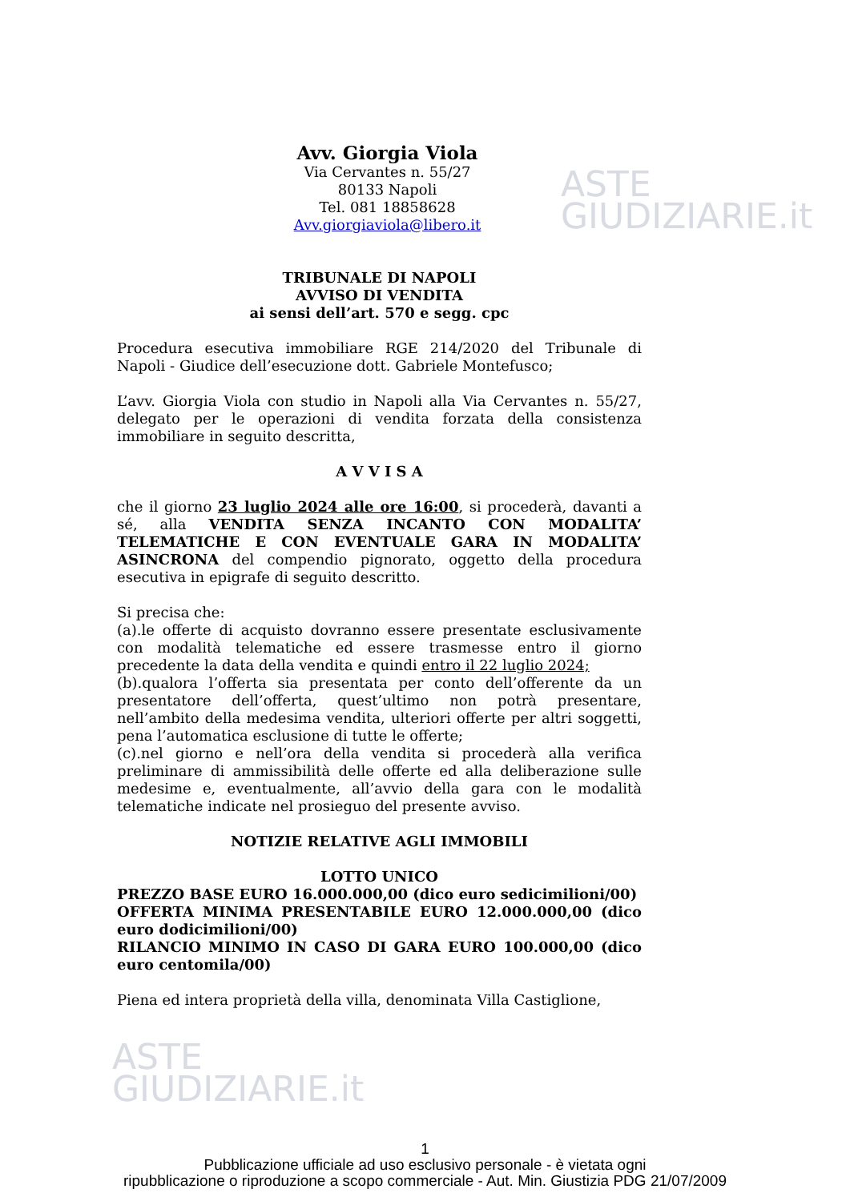ASTE
GIUDIZIARIE.it
Avv. Giorgia Viola
Via Cervantes n. 55/27
80133 Napoli
Tel. 081 18858628
Avv.giorgiaviola@libero.it
TRIBUNALE DI NAPOLI
AVVISO DI VENDITA
ai sensi dell’art. 570 e segg. cpc
Procedura esecutiva immobiliare RGE 214/2020 del Tribunale di Napoli - Giudice dell’esecuzione dott. Gabriele Montefusco;
L’avv. Giorgia Viola con studio in Napoli alla Via Cervantes n. 55/27, delegato per le operazioni di vendita forzata della consistenza immobiliare in seguito descritta,
A V V I S A
che il giorno 23 luglio 2024 alle ore 16:00, si procederà, davanti a sé, alla VENDITA SENZA INCANTO CON MODALITA’ TELEMATICHE E CON EVENTUALE GARA IN MODALITA’ ASINCRONA del compendio pignorato, oggetto della procedura esecutiva in epigrafe di seguito descritto.
Si precisa che:
(a).le offerte di acquisto dovranno essere presentate esclusivamente con modalità telematiche ed essere trasmesse entro il giorno precedente la data della vendita e quindi entro il 22 luglio 2024;
(b).qualora l’offerta sia presentata per conto dell’offerente da un presentatore dell’offerta, quest’ultimo non potrà presentare, nell’ambito della medesima vendita, ulteriori offerte per altri soggetti, pena l’automatica esclusione di tutte le offerte;
(c).nel giorno e nell’ora della vendita si procederà alla verifica preliminare di ammissibilità delle offerte ed alla deliberazione sulle medesime e, eventualmente, all’avvio della gara con le modalità telematiche indicate nel prosieguo del presente avviso.
NOTIZIE RELATIVE AGLI IMMOBILI
LOTTO UNICO
PREZZO BASE EURO 16.000.000,00 (dico euro sedicimilioni/00)
OFFERTA MINIMA PRESENTABILE EURO 12.000.000,00 (dico euro dodicimilioni/00)
RILANCIO MINIMO IN CASO DI GARA EURO 100.000,00 (dico euro centomila/00)
Piena ed intera proprietà della villa, denominata Villa Castiglione,
ASTE
GIUDIZIARIE.it
1
Pubblicazione ufficiale ad uso esclusivo personale - è vietata ogni
ripubblicazione o riproduzione a scopo commerciale - Aut. Min. Giustizia PDG 21/07/2009